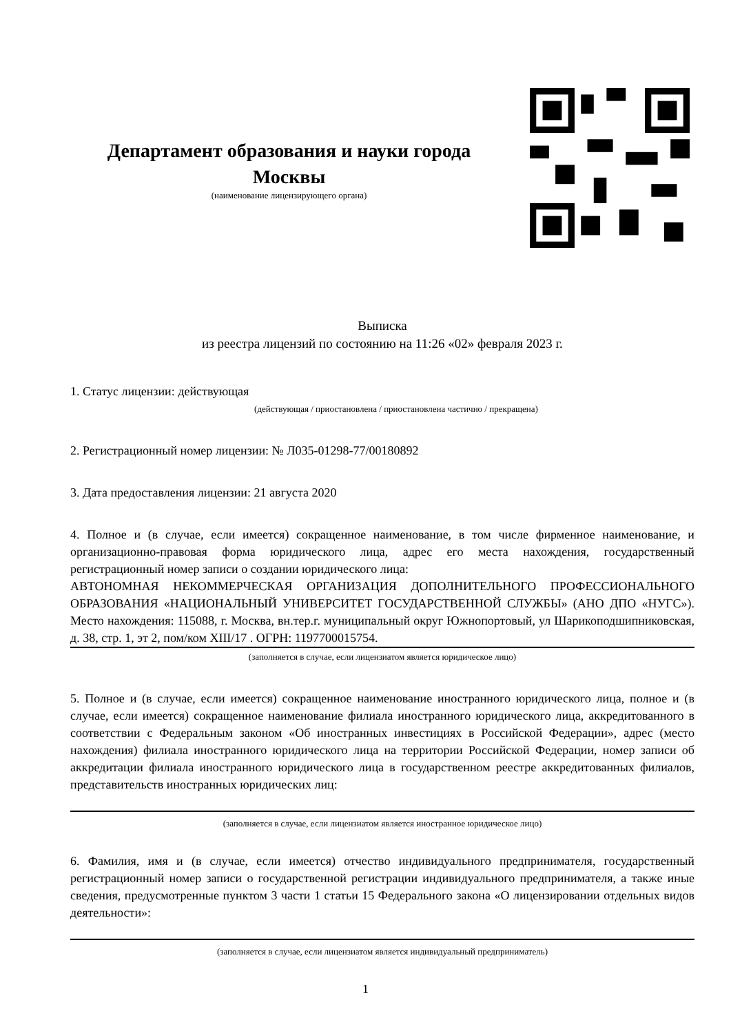Департамент образования и науки города Москвы
(наименование лицензирующего органа)
Выписка
из реестра лицензий по состоянию на 11:26 «02» февраля 2023 г.
1. Статус лицензии: действующая
(действующая / приостановлена / приостановлена частично / прекращена)
2. Регистрационный номер лицензии: № Л035-01298-77/00180892
3. Дата предоставления лицензии: 21 августа 2020
4. Полное и (в случае, если имеется) сокращенное наименование, в том числе фирменное наименование, и организационно-правовая форма юридического лица, адрес его места нахождения, государственный регистрационный номер записи о создании юридического лица:
АВТОНОМНАЯ НЕКОММЕРЧЕСКАЯ ОРГАНИЗАЦИЯ ДОПОЛНИТЕЛЬНОГО ПРОФЕССИОНАЛЬНОГО ОБРАЗОВАНИЯ «НАЦИОНАЛЬНЫЙ УНИВЕРСИТЕТ ГОСУДАРСТВЕННОЙ СЛУЖБЫ» (АНО ДПО «НУГС»). Место нахождения: 115088, г. Москва, вн.тер.г. муниципальный округ Южнопортовый, ул Шарикоподшипниковская, д. 38, стр. 1, эт 2, пом/ком XIII/17 . ОГРН: 1197700015754.
(заполняется в случае, если лицензиатом является юридическое лицо)
5. Полное и (в случае, если имеется) сокращенное наименование иностранного юридического лица, полное и (в случае, если имеется) сокращенное наименование филиала иностранного юридического лица, аккредитованного в соответствии с Федеральным законом «Об иностранных инвестициях в Российской Федерации», адрес (место нахождения) филиала иностранного юридического лица на территории Российской Федерации, номер записи об аккредитации филиала иностранного юридического лица в государственном реестре аккредитованных филиалов, представительств иностранных юридических лиц:
(заполняется в случае, если лицензиатом является иностранное юридическое лицо)
6. Фамилия, имя и (в случае, если имеется) отчество индивидуального предпринимателя, государственный регистрационный номер записи о государственной регистрации индивидуального предпринимателя, а также иные сведения, предусмотренные пунктом 3 части 1 статьи 15 Федерального закона «О лицензировании отдельных видов деятельности»:
(заполняется в случае, если лицензиатом является индивидуальный предприниматель)
1